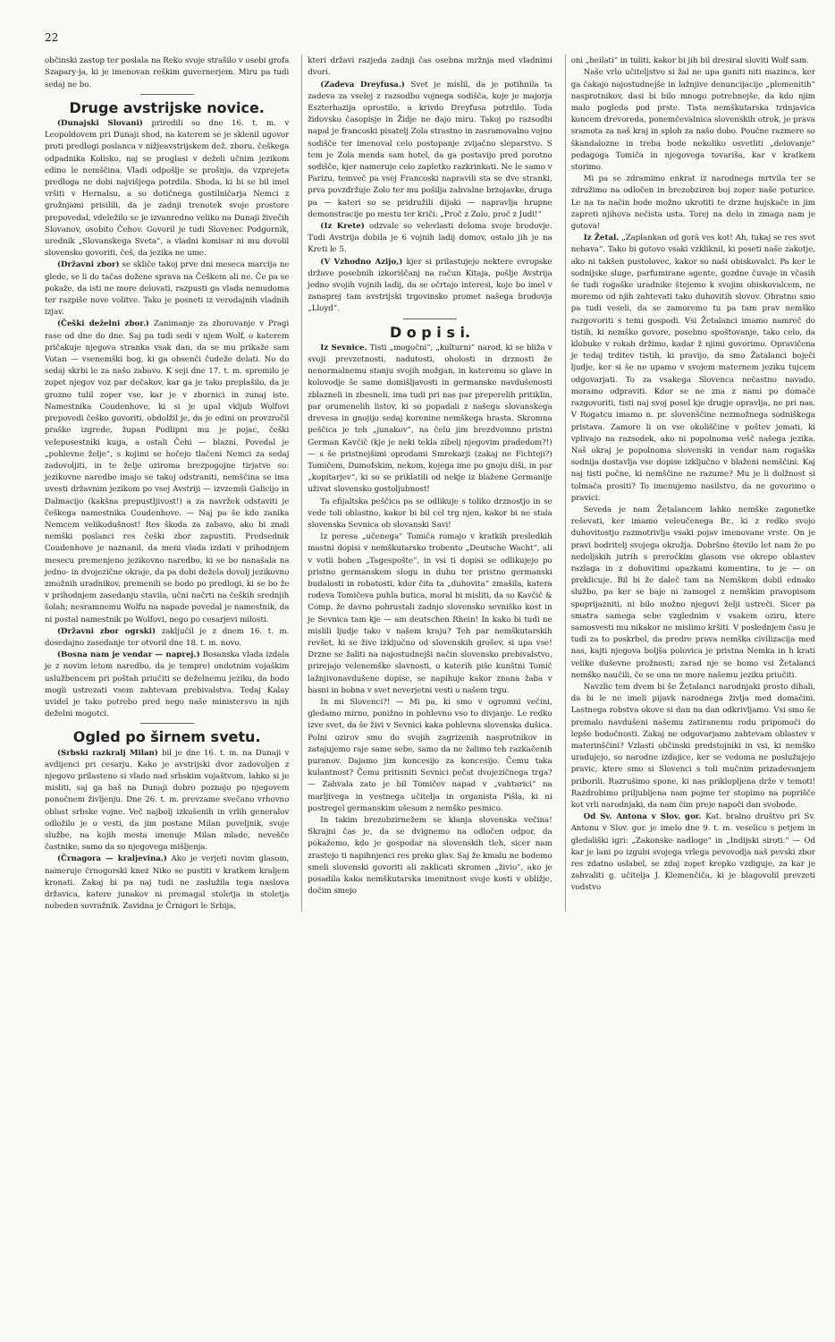22
občinski zastop ter poslala na Reko svoje strašilo v osebi grofa Szapary-ja, ki je imenovan reškim guvernerjem. Miru pa tudi sedaj ne bo.
Druge avstrijske novice.
(Dunajski Slovani) priredili so dne 16. t. m. v Leopoldovem pri Dunaji shod, na katerem se je sklenil ugovor proti predlogi poslanca v nižjeavstrijskem dež. zboru, češkega odpadnika Kolisko, naj se proglasi v deželi učnim jezikom edino le nemščina. Vladi odpošlje se prošnja, da vzprejeta predloga ne dobi najvišjega potrdila. Shoda, ki bi se bil imel vršiti v Hernalsu, a so dotičnega gostilničarja Nemci z grožnjami prisilili, da je zadnji trenotek svoje prostore prepovedal, vdeležilo se je izvanredno veliko na Dunaji živečih Slovanov, osobito Čehov. Govoril je tudi Slovenec Podgornik, urednik „Slovanskega Sveta“, a vladni komisar ni mu dovolil slovensko govoriti, češ, da jezika ne ume.
(Državni zbor) se skliče takoj prve dni meseca marcija ne glede, se li do tačas dožene sprava na Češkem ali ne. Če pa se pokaže, da isti ne more delovati, razpusti ga vlada nemudoma ter razpiše nove volitve. Tako je posneti iz verodajnih vladnih izjav.
(Češki deželni zbor.) Zanimanje za zborovanje v Pragi rase od dne do dne. Saj pa tudi sedi v njem Wolf, o katerem pričakuje njegova stranka vsak dan, da se mu prikaže sam Votan — vsenemški bog, ki ga obsenči čudeže delati. No do sedaj skrbi le za našo zabavo. K seji dne 17. t. m. spremilo je zopet njegov voz par dečakov, kar ga je tako preplašilo, da je grozno tulil zoper vse, kar je v zbornici in zunaj iste. Namestnika Coudenhove, ki si je upal vkljub Wolfovi prepovedi češko govoriti, obdolžil je, da je edini on provzročil praške izgrede, župan Podlipni mu je pojac, češki veleposestniki kuga, a ostali Čehi — blazni. Povedal je „pohlevne želje“, s kojimi se hočejo tlačeni Nemci za sedaj zadovoljiti, in te želje oziroma brezpogojne tirjatve so: jezikovne naredbe imajo se takoj odstraniti, nemščina se ima uvesti državnim jezikom po vsej Avstriji — izvzemši Galicijo in Dalmacijo (kakšna prepustljivost!) a za navržek odstaviti je češkega namestnika Coudenhove. — Naj pa še kdo zanika Nemcem velikodušnost! Res škoda za zabavo, ako bi znali nemški poslanci res češki zbor zapustiti. Predsednik Coudenhove je naznanil, da meni vlada izdati v prihodnjem mesecu premenjeno jezikovno naredbo, ki se bo nanašala na jedno- in dvojezične okraje, da pa dobi dežela dovolj jezikovno zmožnih uradnikov, premenili se bodo po predlogi, ki se bo že v prihodnjem zasedanju stavila, učni načrti na čeških srednjih šolah; nesramnemu Wolfu na napade povedal je namestnik, da ni postal namestnik po Wolfovi, nego po cesarjevi milosti.
(Državni zbor ogrski) zaključil je z dnem 16. t. m. dosedajno zasedanje ter otvoril dne 18. t. m. novo.
(Bosna nam je vendar — naprej.) Bosanska vlada izdala je z novim letom naredbo, da je tempre) ondotnim vojaškim uslužbencem pri poštah priučiti se deželnemu jeziku, da bodo mogli ustrezati vsem zahtevam prebivalstva. Tedaj Kalay uvidel je tako potrebo pred nego naše ministersvo in njih deželni mogotci.
Ogled po širnem svetu.
(Srbski razkralj Milan) bil je dne 16. t. m. na Dunaji v avdijenci pri cesarju. Kako je avstrijski dvor zadovoljen z njegovo prilasteno si vlado nad srbskim vojaštvom, lahko si je misliti, saj ga baš na Dunaji dobro poznajo po njegovem ponočnem življenju. Dne 26. t. m. prevzame svečano vrhovno oblast srbske vojne. Več najbolj izkušenih in vrlih generalov odložilo je o vesti, da jim postane Milan poveljnik, svoje službe, na kojih mesta imenuje Milan mlade, nevešče častnike, samo da so njegovega mišljenja.
(Črnagora — kraljevina.) Ako je verjeti novim glasom, nameruje črnogorski knez Niko se pustiti v kratkem kraljem kronati. Zakaj bi pa naj tudi ne zaslužila tega naslova državica, katere junakov ni premagal stoletja in stoletja nobeden sovražnik. Zavidna je Črnigori le Srbija,
kteri državi razjeda zadnji čas osebna mržnja med vladnimi dvori.
(Zadeva Dreyfusa.) Svet je mislil, da je potihnila ta zadeva za vselej z razsodbo vojnega sodišča, koje je majorja Eszterhazija oprostilo, a krivdo Dreyfusa potrdilo. Toda židovsko časopisje in Židje ne dajo miru. Takoj po razsodbi napal je francoski pisatelj Zola strastno in zasramovalno vojno sodišče ter imenoval celo postopanje zvijačno sleparstvo. S tem je Zola menda sam hotel, da ga postavijo pred porotno sodišče, kjer nameruje celo zapletko razkrinkati. Ne le samo v Parizu, temveč pa vsej Francoski napravili sta se dve stranki, prva povzdržuje Zolo ter mu pošilja zahvalne brzojavke, druga pa — kateri so se pridružili dijaki — napravlja hrupne demonstracije po mestu ter kriči: „Proč z Zolo, proč z Judi!“
(Iz Krete) odzvale so velevlasti deloma svoje brodovje. Tudi Avstrija dobila je 6 vojnih ladij domov, ostalo jih je na Kreti le 5.
(V Vzhodno Azijo,) kjer si prilastujejo nektere evropske države posebnih izkoriščanj na račun Kitaja, pošlje Avstrija jedno svojih vojnih ladij, da se očrtajo interesi, koje bo imel v zanaprej tam avstrijski trgovinsko promet našega brodovja „Lloyd“.
D o p i s i.
Iz Sevnice. Tisti „mogočni“, „kulturni“ narod, ki se bliža v svoji prevzetnosti, nadutosti, oholosti in drznosti že nenormalnemu stanju svojih možgan, in kateremu so glave in kolovodje še same domišljavosti in germanske navdušenosti zblazneli in zbesneli, ima tudi pri nas par preperelih pritiklin, par orumenelih listov, ki so popadali z našega slovanskega drevesa in gnojijo sedaj korenine nemškega hrasta. Skromna peščica je teh „junakov“, na čelu jim brezdvomno pristni German Kavčič (kje je neki tekla zibelj njegovim pradedom?!) — s še pristnejšimi oprodami Smrekarji (zakaj ne Fichteji?) Tomičem, Dumofskim, nekom, kojega ime po gnoju diši, in par „kopitarjev“, ki so se priklatili od nekje iz blažene Germanije uživat slovensko gostoljubnost!
Ta efijaltska peščica pa se odlikuje s toliko drznostjo in se vede toli oblastno, kakor bi bil cel trg njen, kakor bi ne stala slovenska Sevnica ob slovanski Savi!
Iz peresa „učenega“ Tomiča romajo v kratkih presledkih mastni dopisi v nemškutarsko trobento „Deutsche Wacht“, ali v votli boben „Tagespošte“, in vsi ti dopisi se odlikujejo po pristno germanskem slogu in duhu ter pristno germanski budalosti in robatosti, kdor čita ta „duhovita“ zmašila, katera rodeva Tomičeva puhla butica, moral bi misliti, da so Kavčič & Comp. že davno pohrustali zadnjo slovensko sevniško kost in je Sevnica tam kje — am deutschen Rhein! In kako bi tudi ne mislili ljudje tako v našem kraju? Teh par nemškutarskih revšet, ki se žive izključno od slovenskih grošev, si upa vse! Drzne se žaliti na najostudnejši način slovensko prebivalstvo, prirejajo velenemške slavnosti, o katerih piše kunštni Tomič lažnjivonavdušene dopise, se napihuje kakor znana žaba v basni in bobna v svet neverjetni vesti o našem trgu.
In mi Slovenci?! — Mi pa, ki smo v ogromni večini, gledamo mirno, ponižno in pohlevno vso to divjanje. Le redko izve svet, da še živi v Sevnici kaka pohlevna slovenska dušica. Polni ozirov smo do svojih zagrizenih nasprotnikov in zatajujemo raje same sebe, samo da ne žalimo teh razkačenih puranov. Dajamo jim koncesijo za koncesijo. Čemu taka kulantnost? Čemu pritisniti Sevnici pečat dvojezičnega trga? — Zahvala zato je bil Tomičev napad v „vahtarici“ na marljivega in vestnega učitelja in organista Pišla, ki ni postregel germanskim ušesom z nemško pesmico.
In takim brezobzirnežem se klanja slovenska večina! Skrajni čas je, da se dvignemo na odločen odpor, da pokažemo, kdo je gospodar na slovenskih tleh, sicer nam zrastejo ti napihnjenci res preko glav. Saj že kmalu ne bodemo smeli slovenski govoriti ali zaklicati skromen „živio“, ako je posadila kaka nemškutarska imenitnost svoje kosti v obližje, dočim smejo
oni „heilati“ in tuliti, kakor bi jih bil dresiral sloviti Wolf sam.
Naše vrlo učiteljstvo si žal ne upa ganiti niti mazinca, ker ga čakajo najostudnejše in lažnjive denuncijacije „plemenitih“ nasprotnikov, dasi bi bilo mnogo potrebnejše, da kdo njim malo pogleda pod prste. Tista nemškutarska trdnjavica koncem drevoreda, ponemčevalnica slovenskih otrok, je prava sramota za naš kraj in sploh za našo dobo. Poučne razmere so škandalozne in treba bode nekoliko osvetliti „delovanje“ pedagoga Tomiča in njegovega tovariša, kar v kratkem storimo.
Mi pa se zdramimo enkrat iz narodnega mrtvila ter se združimo na odločen in brezobziren boj zoper naše poturice. Le na ta način bode možno ukrotiti te drzne hujskače in jim zapreti njihova nečista usta. Torej na delo in zmaga nam je gotova!
Iz Žetal. „Zaplankan od gorâ ves kot! Ah, tukaj se res svet nehava“. Tako bi gotovo vsaki vzkliknil, ki poseti naše zakotje, ako ni takšen pustolovec, kakor so naši obiskovalci. Pa ker le sodnijske sluge, parfumirane agente, gozdne čuvaje in včasih še tudi rogaške uradnike štejemo k svojim obiskovalcem, ne moremo od njih zahtevati tako duhovitih slovov. Obratno smo pa tudi veseli, da se zamoremo tu pa tam prav nemško razgovoriti s temi gospodi. Vsi Žetalanci imamo namreč do tistih, ki nemško govore, posebno spoštovanje, tako celo, da klobuke v rokah držimo, kadar ž njimi govorimo. Opravičena je tedaj trditev tistih, ki pravijo, da smo Žatalanci boječi ljudje, ker si še ne upamo v svojem maternem jeziku tujcem odgovarjati. To za vsakega Slovenca nečastno navado, moramo odpraviti. Kdor se ne zna z nami po domače razgovoriti, tisti naj svoj posel kje drugje opravlja, ne pri nas. V Rogatcu imamo n. pr. slovenščine nezmožnega sodniškega pristava. Zamore li on vse okoliščine v poštev jemati, ki vplivajo na razsodek, ako ni popolnoma vešč našega jezika. Naš okraj je popolnoma slovenski in vendar nam rogaška sodnija dostavlja vse dopise izključno v blaženi nemščini. Kaj naj tisti počne, ki nemščine ne razume? Mu je li dolžnost si tolmača prositi? To imenujemo nasilstvo, da ne govorimo o pravici.
Seveda je nam Žetalancem lahko nemške zagonetke reševati, ker imamo veleučenega Br., ki z redko svojo duhovitostjo razmotrivlja vsaki pojav imenovane vrste. On je pravi bodritelj svojega okrožja. Dobršno število let nam že po nedeljskih jutrih s preročkim glasom vse okrepe oblastev razlaga in z dohovitimi opazkami komentira, to je — on preklicuje. Bil bi že daleč tam na Nemškem dobil ednako službo, pa ker se baje ni zamogel z nemškim pravopisom spoprijazniti, ni bilo možno njegovi želji ustreči. Sicer pa smatra samega sebe vzglednim v vsakem oziru, ktere samosvesti mu nikakor ne mislimo kršiti. V poslednjem času je tudi za to poskrbel, da predre prava nemška civilizacija med nas, kajti njegova boljša polovica je pristna Nemka in h krati velike duševne prožnosti; zarad nje se bomo vsi Žetalanci nemško naučili, če se ona ne more našemu jeziku priučiti.
Navzlic tem dvem bi še Žetalanci narodnjaki prosto dihali, da bi le ne imeli pijavk narodnega življa med domačini. Lastnega robstva okove si dan na dan odkrivljamo. Vsi smo še premalo navdušeni našemu zatiranemu rodu pripomoči do lepše bodočnosti. Zakaj ne odgovarjamo zahtevam oblastev v materinščini? Vzlasti občinski predstojniki in vsi, ki nemško uradujejo, so narodne izdajice, ker se vedoma ne poslužujejo pravic, ktere smo si Slovenci s toli mučnim prizadevanjem priborili. Razrušimo spone, ki nas priklopljena drže v temoti! Razdrobimo priljubljena nam pojme ter stopimo na popriščе kot vrli narodnjaki, da nam čim preje napoči dan svobode.
Od Sv. Antona v Slov. gor. Kat. bralno društvo pri Sv. Antonu v Slov. gor. je imelo dne 9. t. m. veselico s petjem in gledališki igri: „Zakonske nadloge“ in „Indijski siroti.“ — Od kar je lani po izgubi svojega vrlega pevovodja naš pevski zbor res zdatno oslabel, se zdaj zopet krepko vzdiguje, za kar je zahvaliti g. učitelja J. Klemenčiča, ki je blagovolil prevzeti vodstvo